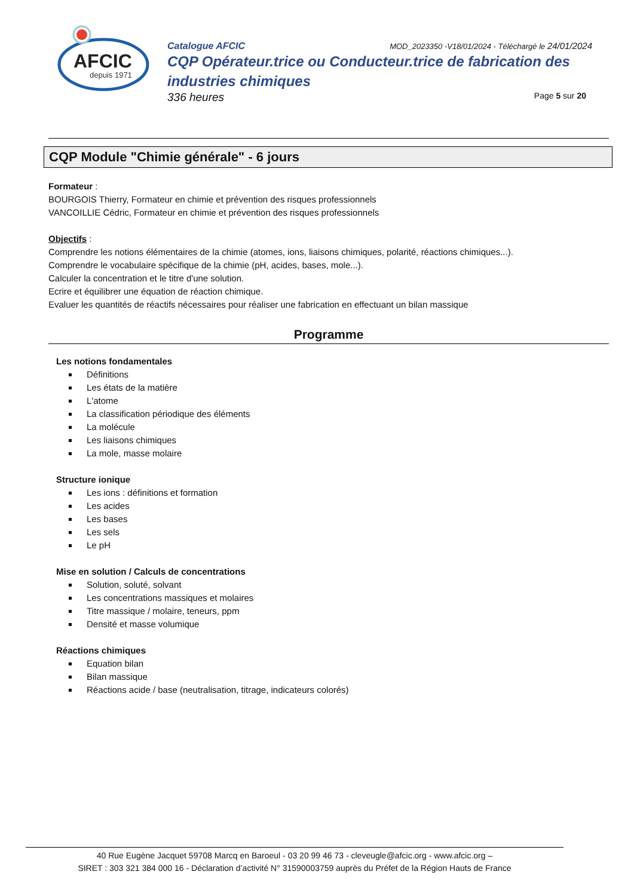AFCIC
depuis 1971
Catalogue AFCIC MOD_2023350 -V18/01/2024 - Téléchargé le 24/01/2024
CQP Opérateur.trice ou Conducteur.trice de fabrication des industries chimiques
336 heures Page 5 sur 20
CQP Module "Chimie générale" - 6 jours
Formateur :
BOURGOIS Thierry, Formateur en chimie et prévention des risques professionnels
VANCOILLIE Cédric, Formateur en chimie et prévention des risques professionnels
Objectifs :
Comprendre les notions élémentaires de la chimie (atomes, ions, liaisons chimiques, polarité, réactions chimiques...).
Comprendre le vocabulaire spécifique de la chimie (pH, acides, bases, mole...).
Calculer la concentration et le titre d'une solution.
Ecrire et équilibrer une équation de réaction chimique.
Evaluer les quantités de réactifs nécessaires pour réaliser une fabrication en effectuant un bilan massique
Programme
Les notions fondamentales
Définitions
Les états de la matière
L'atome
La classification périodique des éléments
La molécule
Les liaisons chimiques
La mole, masse molaire
Structure ionique
Les ions : définitions et formation
Les acides
Les bases
Les sels
Le pH
Mise en solution / Calculs de concentrations
Solution, soluté, solvant
Les concentrations massiques et molaires
Titre massique / molaire, teneurs, ppm
Densité et masse volumique
Réactions chimiques
Equation bilan
Bilan massique
Réactions acide / base (neutralisation, titrage, indicateurs colorés)
40 Rue Eugène Jacquet 59708 Marcq en Baroeul - 03 20 99 46 73 - cleveugle@afcic.org - www.afcic.org –
SIRET : 303 321 384 000 16 - Déclaration d’activité N° 31590003759 auprès du Préfet de la Région Hauts de France